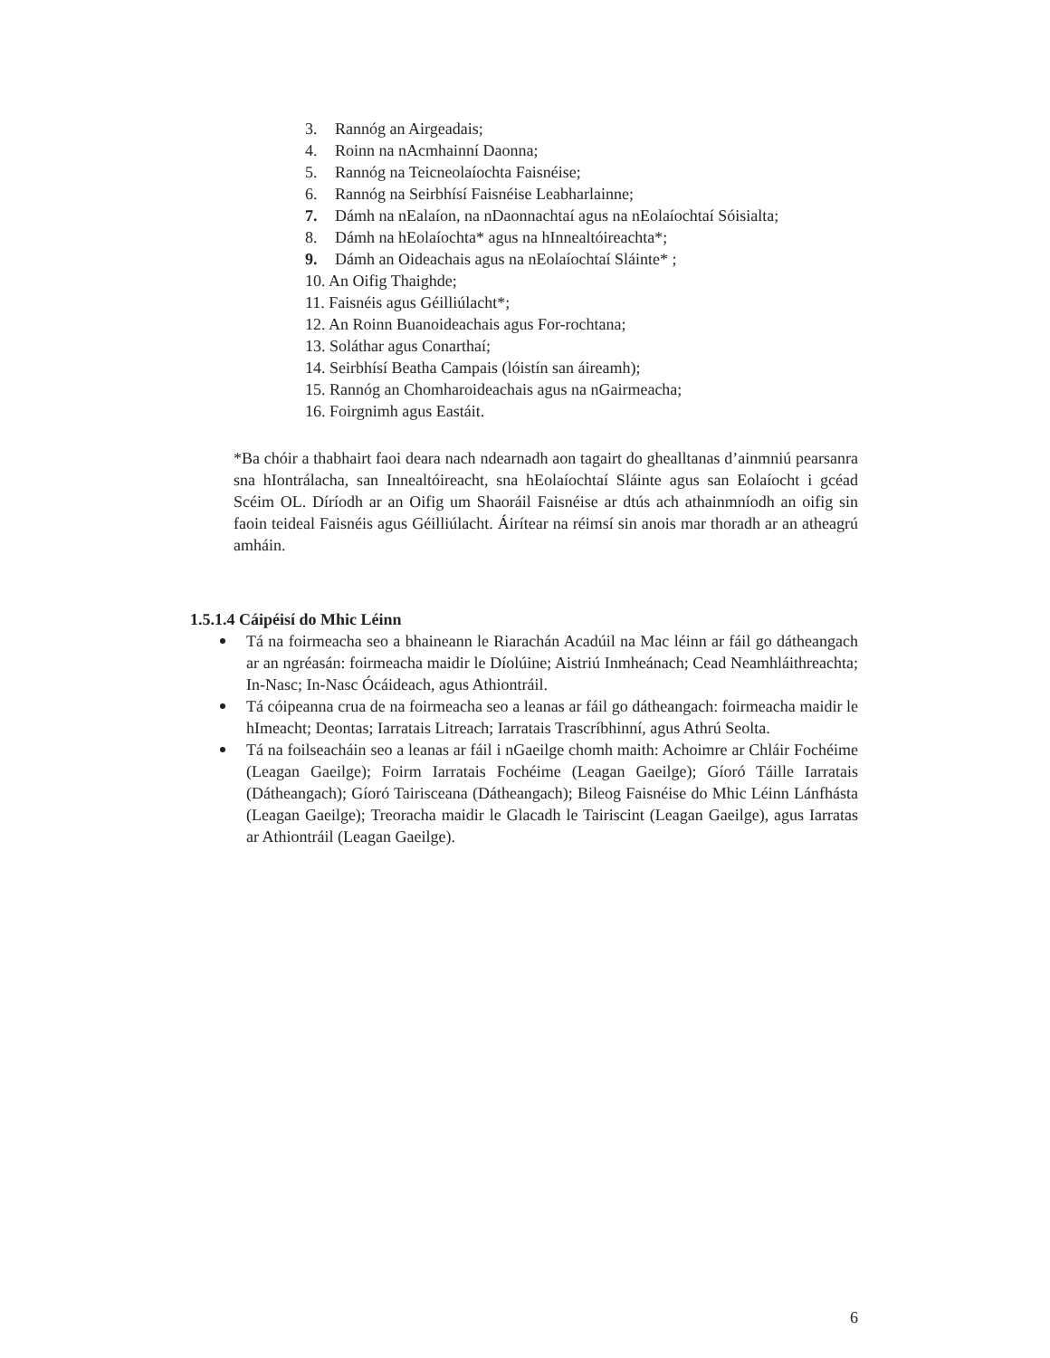3. Rannóg an Airgeadais;
4. Roinn na nAcmhainní Daonna;
5. Rannóg na Teicneolaíochta Faisnéise;
6. Rannóg na Seirbhísí Faisnéise Leabharlainne;
7. Dámh na nEalaíon, na nDaonnachtaí agus na nEolaíochtaí Sóisialta;
8. Dámh na hEolaíochta* agus na hInnealtóireachta*;
9. Dámh an Oideachais agus na nEolaíochtaí Sláinte* ;
10. An Oifig Thaighde;
11. Faisnéis agus Géilliúlacht*;
12. An Roinn Buanoideachais agus For-rochtana;
13. Soláthar agus Conarthaí;
14. Seirbhísí Beatha Campais (lóistín san áireamh);
15. Rannóg an Chomharoideachais agus na nGairmeacha;
16. Foirgnimh agus Eastáit.
*Ba chóir a thabhairt faoi deara nach ndearnadh aon tagairt do ghealltanas d’ainmniú pearsanra sna hIontrálacha, san Innealtóireacht, sna hEolaíochtaí Sláinte agus san Eolaíocht i gcéad Scéim OL. Díríodh ar an Oifig um Shaoráil Faisnéise ar dtús ach athainmníodh an oifig sin faoin teideal Faisnéis agus Géilliúlacht. Áirítear na réimsí sin anois mar thoradh ar an atheagrú amháin.
1.5.1.4 Cáipéisí do Mhic Léinn
Tá na foirmeacha seo a bhaineann le Riarachán Acadúil na Mac léinn ar fáil go dátheangach ar an ngréasán: foirmeacha maidir le Díolúine; Aistriú Inmheánach; Cead Neamhláithreachta; In-Nasc; In-Nasc Ócáideach, agus Athiontráil.
Tá cóipeanna crua de na foirmeacha seo a leanas ar fáil go dátheangach: foirmeacha maidir le hImeacht; Deontas; Iarratais Litreach; Iarratais Trascríbhinní, agus Athrú Seolta.
Tá na foilseacháin seo a leanas ar fáil i nGaeilge chomh maith: Achoimre ar Chláir Fochéime (Leagan Gaeilge); Foirm Iarratais Fochéime (Leagan Gaeilge); Gíoró Táille Iarratais (Dátheangach); Gíoró Tairisceana (Dátheangach); Bileog Faisnéise do Mhic Léinn Lánfhásta (Leagan Gaeilge); Treoracha maidir le Glacadh le Tairiscint (Leagan Gaeilge), agus Iarratas ar Athiontráil (Leagan Gaeilge).
6